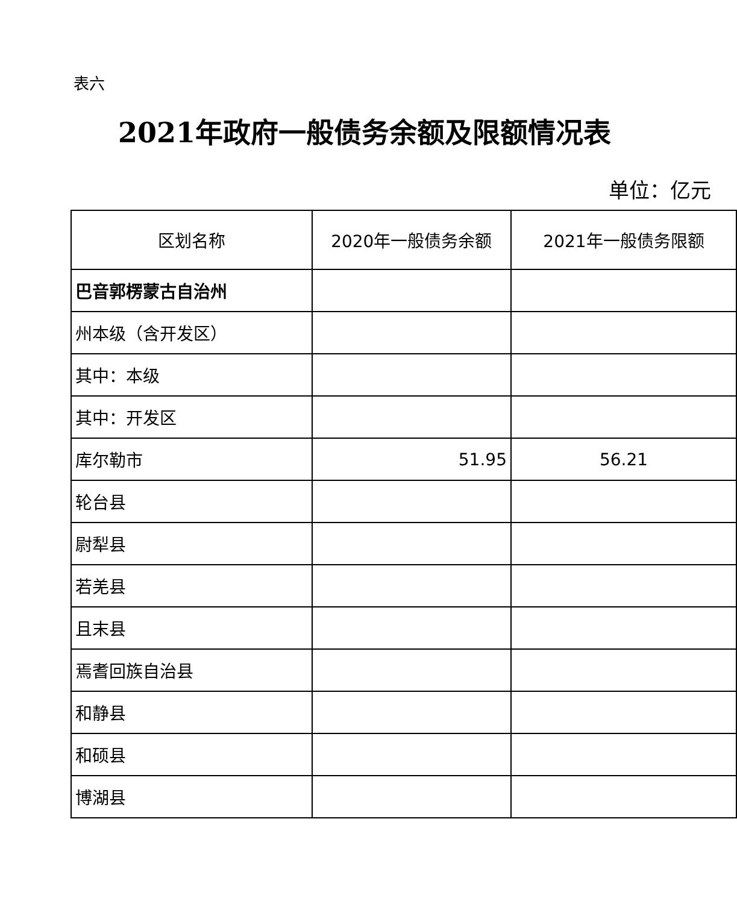表六
2021年政府一般债务余额及限额情况表
单位：亿元
| 区划名称 | 2020年一般债务余额 | 2021年一般债务限额 |
| --- | --- | --- |
| 巴音郭楞蒙古自治州 | | |
| 州本级（含开发区） | | |
| 其中：本级 | | |
| 其中：开发区 | | |
| 库尔勒市 | 51.95 | 56.21 |
| 轮台县 | | |
| 尉犁县 | | |
| 若羌县 | | |
| 且末县 | | |
| 焉耆回族自治县 | | |
| 和静县 | | |
| 和硕县 | | |
| 博湖县 | | |